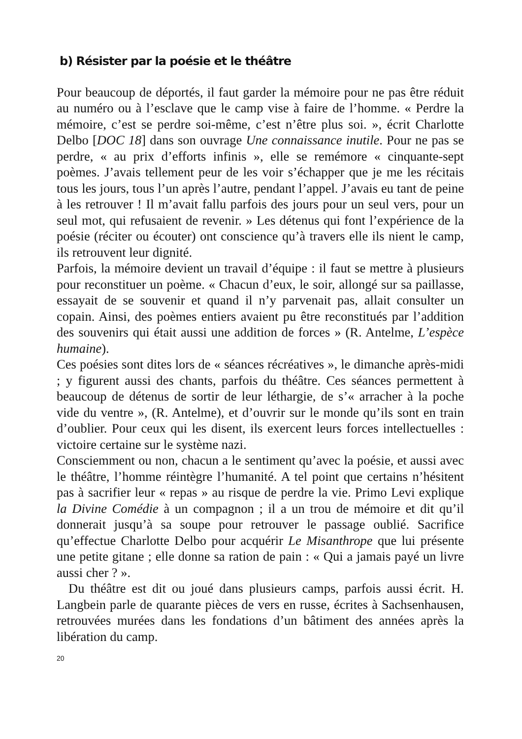b) Résister par la poésie et le théâtre
Pour beaucoup de déportés, il faut garder la mémoire pour ne pas être réduit au numéro ou à l’esclave que le camp vise à faire de l’homme. « Perdre la mémoire, c’est se perdre soi-même, c’est n’être plus soi. », écrit Charlotte Delbo [DOC 18] dans son ouvrage Une connaissance inutile. Pour ne pas se perdre, « au prix d’efforts infinis », elle se remémore « cinquante-sept poèmes. J’avais tellement peur de les voir s’échapper que je me les récitais tous les jours, tous l’un après l’autre, pendant l’appel. J’avais eu tant de peine à les retrouver ! Il m’avait fallu parfois des jours pour un seul vers, pour un seul mot, qui refusaient de revenir. » Les détenus qui font l’expérience de la poésie (réciter ou écouter) ont conscience qu’à travers elle ils nient le camp, ils retrouvent leur dignité.
Parfois, la mémoire devient un travail d’équipe : il faut se mettre à plusieurs pour reconstituer un poème. « Chacun d’eux, le soir, allongé sur sa paillasse, essayait de se souvenir et quand il n’y parvenait pas, allait consulter un copain. Ainsi, des poèmes entiers avaient pu être reconstitués par l’addition des souvenirs qui était aussi une addition de forces » (R. Antelme, L’espèce humaine).
Ces poésies sont dites lors de « séances récréatives », le dimanche après-midi ; y figurent aussi des chants, parfois du théâtre. Ces séances permettent à beaucoup de détenus de sortir de leur léthargie, de s’« arracher à la poche vide du ventre », (R. Antelme), et d’ouvrir sur le monde qu’ils sont en train d’oublier. Pour ceux qui les disent, ils exercent leurs forces intellectuelles : victoire certaine sur le système nazi.
Consciemment ou non, chacun a le sentiment qu’avec la poésie, et aussi avec le théâtre, l’homme réintègre l’humanité. A tel point que certains n’hésitent pas à sacrifier leur « repas » au risque de perdre la vie. Primo Levi explique la Divine Comédie à un compagnon ; il a un trou de mémoire et dit qu’il donnerait jusqu’à sa soupe pour retrouver le passage oublié. Sacrifice qu’effectue Charlotte Delbo pour acquérir Le Misanthrope que lui présente une petite gitane ; elle donne sa ration de pain : « Qui a jamais payé un livre aussi cher ? ».
Du théâtre est dit ou joué dans plusieurs camps, parfois aussi écrit. H. Langbein parle de quarante pièces de vers en russe, écrites à Sachsenhausen, retrouvées murées dans les fondations d’un bâtiment des années après la libération du camp.
20